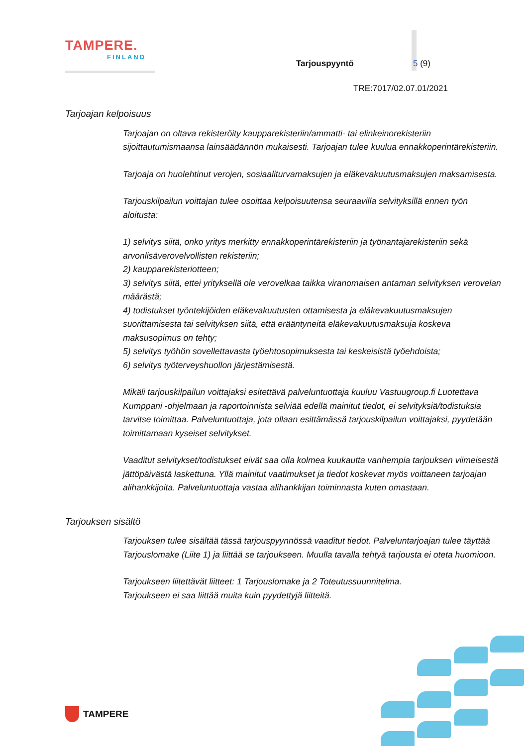TAMPERE.
FINLAND
Tarjouspyyntö 5 (9)
TRE:7017/02.07.01/2021
Tarjoajan kelpoisuus
Tarjoajan on oltava rekisteröity kaupparekisteriin/ammatti- tai elinkeinorekisteriin sijoittautumismaansa lainsäädännön mukaisesti. Tarjoajan tulee kuulua ennakkoperintärekisteriin.
Tarjoaja on huolehtinut verojen, sosiaaliturvamaksujen ja eläkevakuutusmaksujen maksamisesta.
Tarjouskilpailun voittajan tulee osoittaa kelpoisuutensa seuraavilla selvityksillä ennen työn aloitusta:
1) selvitys siitä, onko yritys merkitty ennakkoperintärekisteriin ja työnantajarekisteriin sekä arvonlisäverovelvollisten rekisteriin;
2) kaupparekisteriotteen;
3) selvitys siitä, ettei yrityksellä ole verovelkaa taikka viranomaisen antaman selvityksen verovelan määrästä;
4) todistukset työntekijöiden eläkevakuutusten ottamisesta ja eläkevakuutusmaksujen suorittamisesta tai selvityksen siitä, että erääntyneitä eläkevakuutusmaksuja koskeva maksusopimus on tehty;
5) selvitys työhön sovellettavasta työehtosopimuksesta tai keskeisistä työehdoista;
6) selvitys työterveyshuollon järjestämisestä.
Mikäli tarjouskilpailun voittajaksi esitettävä palveluntuottaja kuuluu Vastuugroup.fi Luotettava Kumppani -ohjelmaan ja raportoinnista selviää edellä mainitut tiedot, ei selvityksiä/todistuksia tarvitse toimittaa. Palveluntuottaja, jota ollaan esittämässä tarjouskilpailun voittajaksi, pyydetään toimittamaan kyseiset selvitykset.
Vaaditut selvitykset/todistukset eivät saa olla kolmea kuukautta vanhempia tarjouksen viimeisestä jättöpäivästä laskettuna. Yllä mainitut vaatimukset ja tiedot koskevat myös voittaneen tarjoajan alihankkijoita. Palveluntuottaja vastaa alihankkijan toiminnasta kuten omastaan.
Tarjouksen sisältö
Tarjouksen tulee sisältää tässä tarjouspyynnössä vaaditut tiedot. Palveluntarjoajan tulee täyttää Tarjouslomake (Liite 1) ja liittää se tarjoukseen. Muulla tavalla tehtyä tarjousta ei oteta huomioon.
Tarjoukseen liitettävät liitteet: 1 Tarjouslomake ja 2 Toteutussuunnitelma.
Tarjoukseen ei saa liittää muita kuin pyydettyjä liitteitä.
TAMPERE